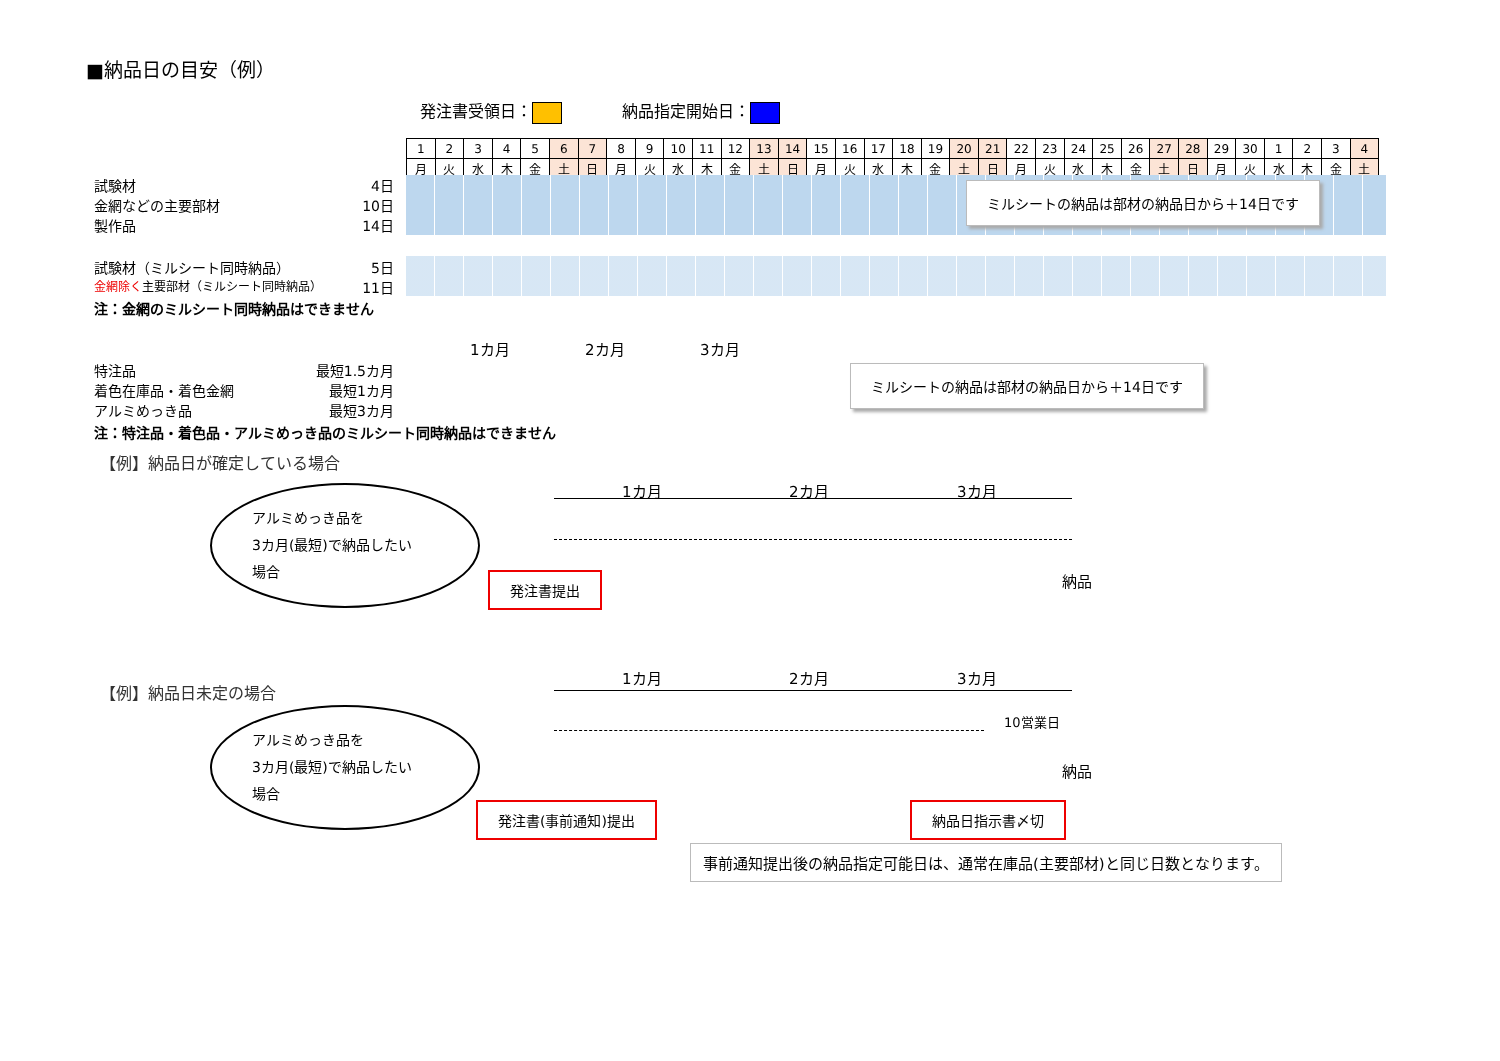■納品日の目安（例）
発注書受領日： 納品指定開始日：
| 1 | 2 | 3 | 4 | 5 | 6 | 7 | 8 | 9 | 10 | 11 | 12 | 13 | 14 | 15 | 16 | 17 | 18 | 19 | 20 | 21 | 22 | 23 | 24 | 25 | 26 | 27 | 28 | 29 | 30 | 1 | 2 | 3 | 4 |
| 月 | 火 | 水 | 木 | 金 | 土 | 日 | 月 | 火 | 水 | 木 | 金 | 土 | 日 | 月 | 火 | 水 | 木 | 金 | 土 | 日 | 月 | 火 | 水 | 木 | 金 | 土 | 日 | 月 | 火 | 水 | 木 | 金 | 土 |
試験材 4日
金網などの主要部材 10日
製作品 14日
試験材（ミルシート同時納品） 5日
金網除く主要部材（ミルシート同時納品） 11日
注：金網のミルシート同時納品はできません
ミルシートの納品は部材の納品日から＋14日です
1カ月 2カ月 3カ月
特注品 最短1.5カ月
着色在庫品・着色金網 最短1カ月
アルミめっき品 最短3カ月
注：特注品・着色品・アルミめっき品のミルシート同時納品はできません
ミルシートの納品は部材の納品日から＋14日です
【例】納品日が確定している場合
1カ月 2カ月 3カ月
アルミめっき品を
3カ月(最短)で納品したい
場合
発注書提出 納品
【例】納品日未定の場合
1カ月 2カ月 3カ月
10営業日
アルミめっき品を
3カ月(最短)で納品したい
場合
納品
発注書(事前通知)提出 納品日指示書〆切
事前通知提出後の納品指定可能日は、通常在庫品(主要部材)と同じ日数となります。